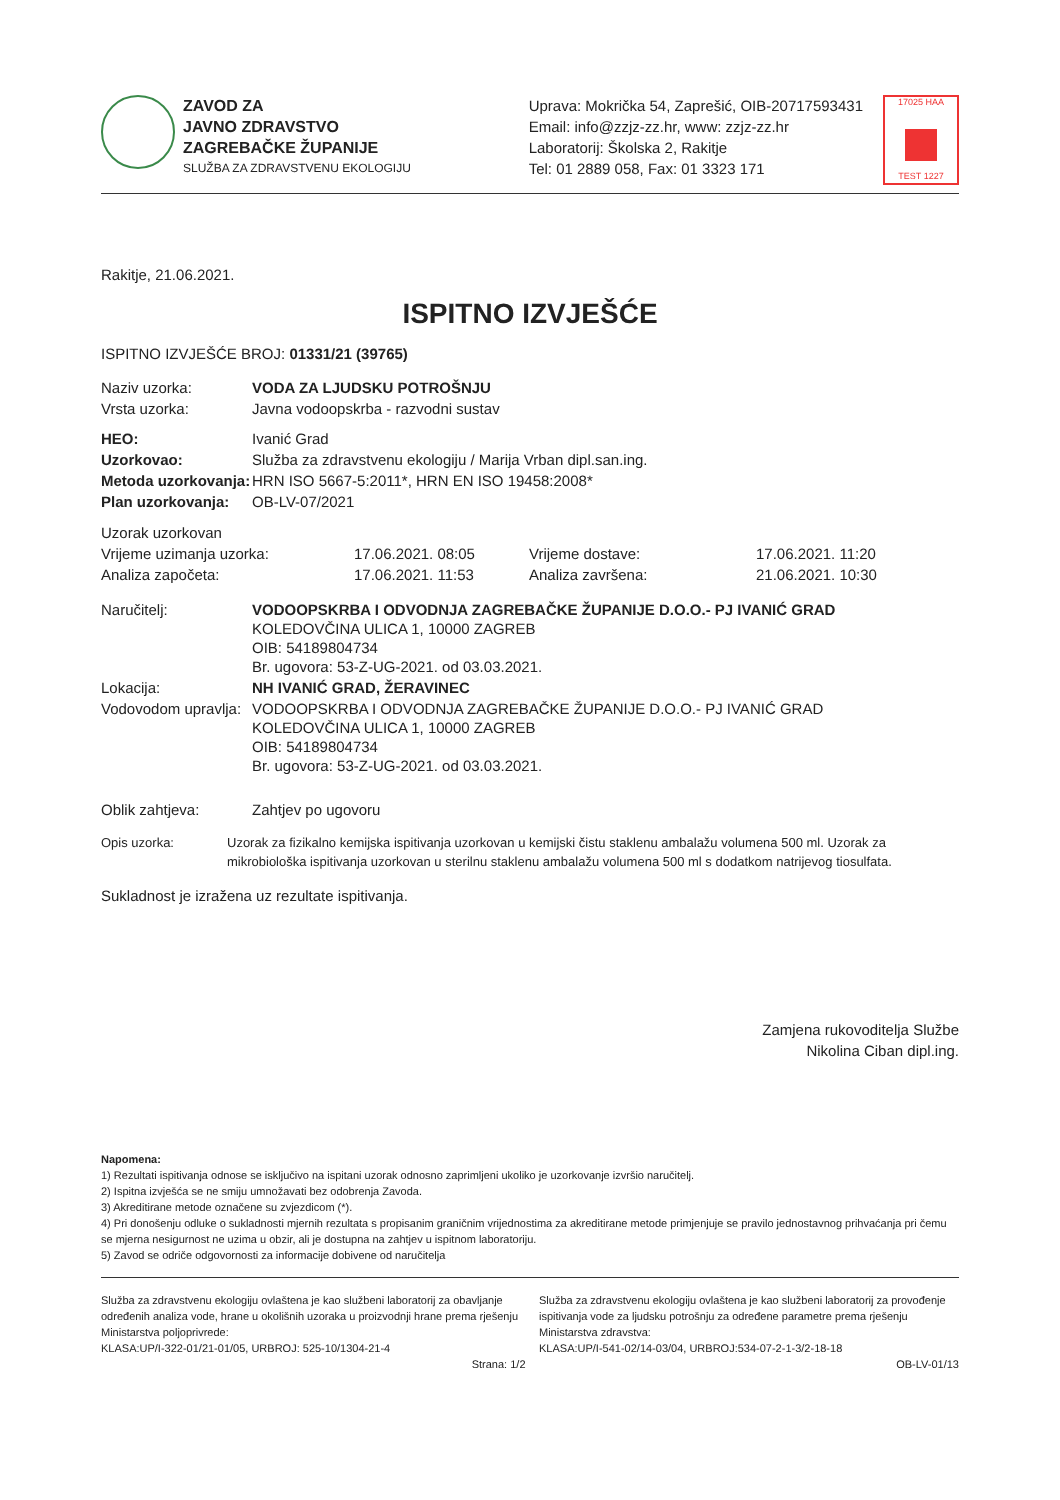ZAVOD ZA
JAVNO ZDRAVSTVO
ZAGREBAČKE ŽUPANIJE
SLUŽBA ZA ZDRAVSTVENU EKOLOGIJU
Uprava: Mokrička 54, Zaprešić, OIB-20717593431
Email: info@zzjz-zz.hr, www: zzjz-zz.hr
Laboratorij: Školska 2, Rakitje
Tel: 01 2889 058, Fax: 01 3323 171
17025 HAA
TEST 1227
Rakitje, 21.06.2021.
ISPITNO IZVJEŠĆE
ISPITNO IZVJEŠĆE BROJ: 01331/21 (39765)
| Naziv uzorka: | VODA ZA LJUDSKU POTROŠNJU |
| Vrsta uzorka: | Javna vodoopskrba - razvodni sustav |
| HEO: | Ivanić Grad |
| Uzorkovao: | Služba za zdravstvenu ekologiju / Marija Vrban dipl.san.ing. |
| Metoda uzorkovanja: | HRN ISO 5667-5:2011*, HRN EN ISO 19458:2008* |
| Plan uzorkovanja: | OB-LV-07/2021 |
| Uzorak uzorkovan | | | |
| Vrijeme uzimanja uzorka: | 17.06.2021. 08:05 | Vrijeme dostave: | 17.06.2021. 11:20 |
| Analiza započeta: | 17.06.2021. 11:53 | Analiza završena: | 21.06.2021. 10:30 |
| Naručitelj: | VODOOPSKRBA I ODVODNJA ZAGREBAČKE ŽUPANIJE D.O.O.- PJ IVANIĆ GRAD KOLEDOVČINA ULICA 1, 10000 ZAGREB OIB: 54189804734 Br. ugovora: 53-Z-UG-2021. od 03.03.2021. |
| Lokacija: | NH IVANIĆ GRAD, ŽERAVINEC |
| Vodovodom upravlja: | VODOOPSKRBA I ODVODNJA ZAGREBAČKE ŽUPANIJE D.O.O.- PJ IVANIĆ GRAD KOLEDOVČINA ULICA 1, 10000 ZAGREB OIB: 54189804734 Br. ugovora: 53-Z-UG-2021. od 03.03.2021. |
| Oblik zahtjeva: | Zahtjev po ugovoru |
| Opis uzorka: | Uzorak za fizikalno kemijska ispitivanja uzorkovan u kemijski čistu staklenu ambalažu volumena 500 ml. Uzorak za mikrobiološka ispitivanja uzorkovan u sterilnu staklenu ambalažu volumena 500 ml s dodatkom natrijevog tiosulfata. |
Sukladnost je izražena uz rezultate ispitivanja.
Zamjena rukovoditelja Službe
Nikolina Ciban dipl.ing.
Napomena:
1) Rezultati ispitivanja odnose se isključivo na ispitani uzorak odnosno zaprimljeni ukoliko je uzorkovanje izvršio naručitelj.
2) Ispitna izvješća se ne smiju umnožavati bez odobrenja Zavoda.
3) Akreditirane metode označene su zvjezdicom (*).
4) Pri donošenju odluke o sukladnosti mjernih rezultata s propisanim graničnim vrijednostima za akreditirane metode primjenjuje se pravilo jednostavnog prihvaćanja pri čemu se mjerna nesigurnost ne uzima u obzir, ali je dostupna na zahtjev u ispitnom laboratoriju.
5) Zavod se odriče odgovornosti za informacije dobivene od naručitelja
Služba za zdravstvenu ekologiju ovlaštena je kao službeni laboratorij za obavljanje određenih analiza vode, hrane u okolišnih uzoraka u proizvodnji hrane prema rješenju Ministarstva poljoprivrede:
KLASA:UP/I-322-01/21-01/05, URBROJ: 525-10/1304-21-4
Služba za zdravstvenu ekologiju ovlaštena je kao službeni laboratorij za provođenje ispitivanja vode za ljudsku potrošnju za određene parametre prema rješenju Ministarstva zdravstva:
KLASA:UP/I-541-02/14-03/04, URBROJ:534-07-2-1-3/2-18-18
Strana: 1/2 OB-LV-01/13